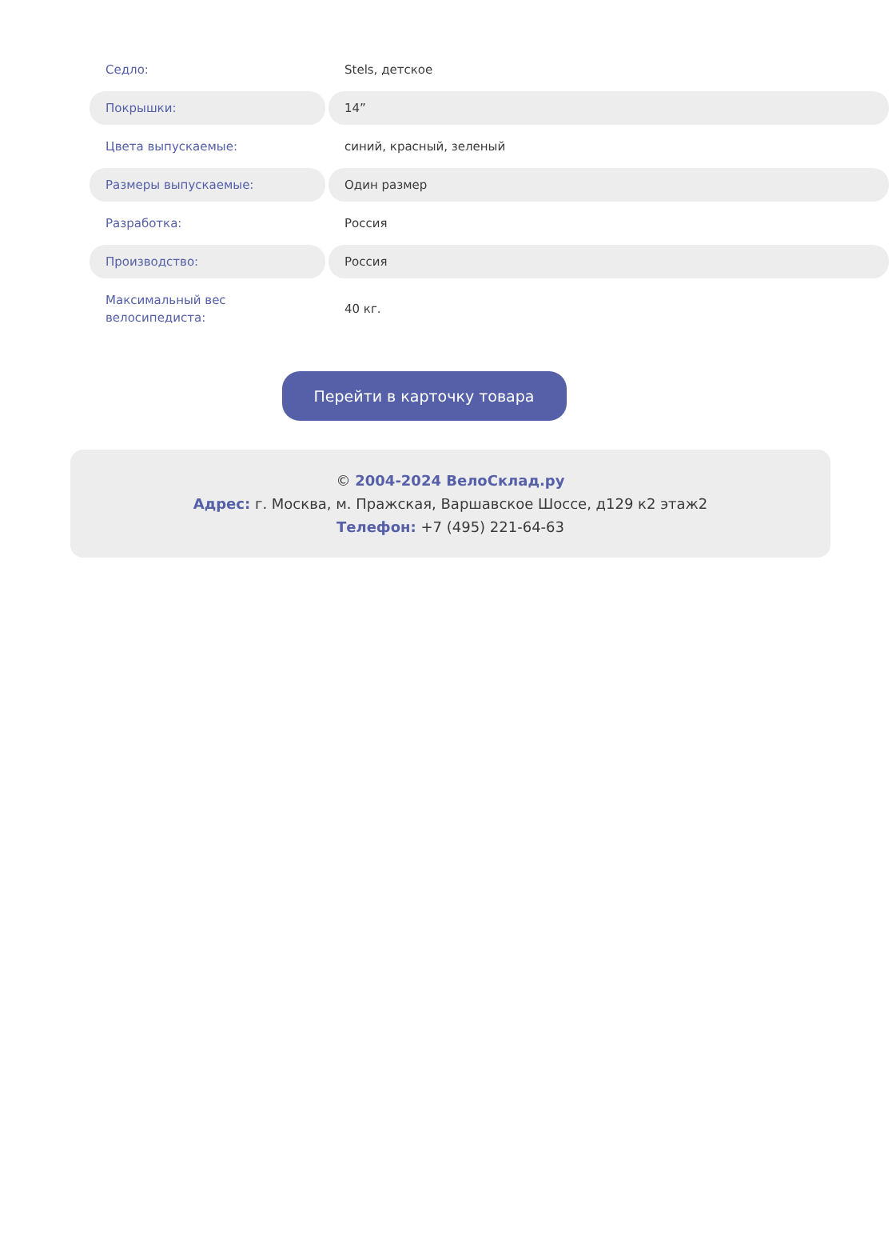| Седло: | Stels, детское |
| Покрышки: | 14” |
| Цвета выпускаемые: | синий, красный, зеленый |
| Размеры выпускаемые: | Один размер |
| Разработка: | Россия |
| Производство: | Россия |
| Максимальный вес велосипедиста: | 40 кг. |
Перейти в карточку товара
© 2004-2024 ВелоСклад.ру
Адрес: г. Москва, м. Пражская, Варшавское Шоссе, д129 к2 этаж2
Телефон: +7 (495) 221-64-63